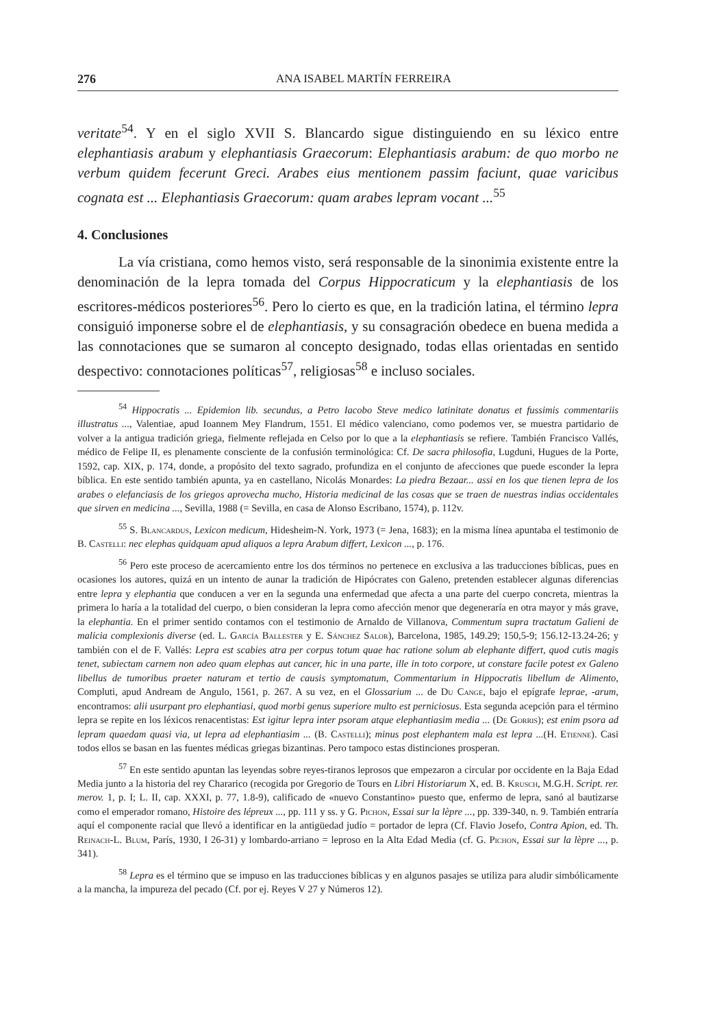276 ANA ISABEL MARTÍN FERREIRA
veritate<sup>54</sup>. Y en el siglo XVII S. Blancardo sigue distinguiendo en su léxico entre elephantiasis arabum y elephantiasis Graecorum: Elephantiasis arabum: de quo morbo ne verbum quidem fecerunt Greci. Arabes eius mentionem passim faciunt, quae varicibus cognata est ... Elephantiasis Graecorum: quam arabes lepram vocant ...<sup>55</sup>
4. Conclusiones
La vía cristiana, como hemos visto, será responsable de la sinonimia existente entre la denominación de la lepra tomada del Corpus Hippocraticum y la elephantiasis de los escritores-médicos posteriores<sup>56</sup>. Pero lo cierto es que, en la tradición latina, el término lepra consiguió imponerse sobre el de elephantiasis, y su consagración obedece en buena medida a las connotaciones que se sumaron al concepto designado, todas ellas orientadas en sentido despectivo: connotaciones políticas<sup>57</sup>, religiosas<sup>58</sup> e incluso sociales.
<sup>54</sup> Hippocratis ... Epidemion lib. secundus, a Petro Iacobo Steve medico latinitate donatus et fussimis commentariis illustratus ..., Valentiae, apud Ioannem Mey Flandrum, 1551. El médico valenciano, como podemos ver, se muestra partidario de volver a la antigua tradición griega, fielmente reflejada en Celso por lo que a la elephantiasis se refiere. También Francisco Vallés, médico de Felipe II, es plenamente consciente de la confusión terminológica: Cf. De sacra philosofia, Lugduni, Hugues de la Porte, 1592, cap. XIX, p. 174, donde, a propósito del texto sagrado, profundiza en el conjunto de afecciones que puede esconder la lepra bíblica. En este sentido también apunta, ya en castellano, Nicolás Monardes: La piedra Bezaar... assi en los que tienen lepra de los arabes o elefanciasis de los griegos aprovecha mucho, Historia medicinal de las cosas que se traen de nuestras indias occidentales que sirven en medicina ..., Sevilla, 1988 (= Sevilla, en casa de Alonso Escribano, 1574), p. 112v.
<sup>55</sup> S. Blancardus, Lexicon medicum, Hidesheim-N. York, 1973 (= Jena, 1683); en la misma línea apuntaba el testimonio de B. Castelli: nec elephas quidquam apud aliquos a lepra Arabum differt, Lexicon ..., p. 176.
<sup>56</sup> Pero este proceso de acercamiento entre los dos términos no pertenece en exclusiva a las traducciones bíblicas, pues en ocasiones los autores, quizá en un intento de aunar la tradición de Hipócrates con Galeno, pretenden establecer algunas diferencias entre lepra y elephantia que conducen a ver en la segunda una enfermedad que afecta a una parte del cuerpo concreta, mientras la primera lo haría a la totalidad del cuerpo, o bien consideran la lepra como afección menor que degeneraría en otra mayor y más grave, la elephantia. En el primer sentido contamos con el testimonio de Arnaldo de Villanova, Commentum supra tractatum Galieni de malicia complexionis diverse (ed. L. García Ballester y E. Sánchez Salor), Barcelona, 1985, 149.29; 150,5-9; 156.12-13.24-26; y también con el de F. Vallés: Lepra est scabies atra per corpus totum quae hac ratione solum ab elephante differt, quod cutis magis tenet, subiectam carnem non adeo quam elephas aut cancer, hic in una parte, ille in toto corpore, ut constare facile potest ex Galeno libellus de tumoribus praeter naturam et tertio de causis symptomatum, Commentarium in Hippocratis libellum de Alimento, Compluti, apud Andream de Angulo, 1561, p. 267. A su vez, en el Glossarium ... de Du Cange, bajo el epígrafe leprae, -arum, encontramos: alii usurpant pro elephantiasi, quod morbi genus superiore multo est perniciosus. Esta segunda acepción para el término lepra se repite en los léxicos renacentistas: Est igitur lepra inter psoram atque elephantiasim media ... (De Gorris); est enim psora ad lepram quaedam quasi via, ut lepra ad elephantiasim ... (B. Castelli); minus post elephantem mala est lepra ...(H. Etienne). Casi todos ellos se basan en las fuentes médicas griegas bizantinas. Pero tampoco estas distinciones prosperan.
<sup>57</sup> En este sentido apuntan las leyendas sobre reyes-tiranos leprosos que empezaron a circular por occidente en la Baja Edad Media junto a la historia del rey Chararico (recogida por Gregorio de Tours en Libri Historiarum X, ed. B. Krusch, M.G.H. Script. rer. merov. 1, p. I; L. II, cap. XXXI, p. 77, 1.8-9), calificado de «nuevo Constantino» puesto que, enfermo de lepra, sanó al bautizarse como el emperador romano, Histoire des lépreux ..., pp. 111 y ss. y G. Pichon, Essai sur la lèpre ..., pp. 339-340, n. 9. También entraría aquí el componente racial que llevó a identificar en la antigüedad judío = portador de lepra (Cf. Flavio Josefo, Contra Apion, ed. Th. Reinach-L. Blum, París, 1930, I 26-31) y lombardo-arriano = leproso en la Alta Edad Media (cf. G. Pichon, Essai sur la lèpre ..., p. 341).
<sup>58</sup> Lepra es el término que se impuso en las traducciones bíblicas y en algunos pasajes se utiliza para aludir simbólicamente a la mancha, la impureza del pecado (Cf. por ej. Reyes V 27 y Números 12).